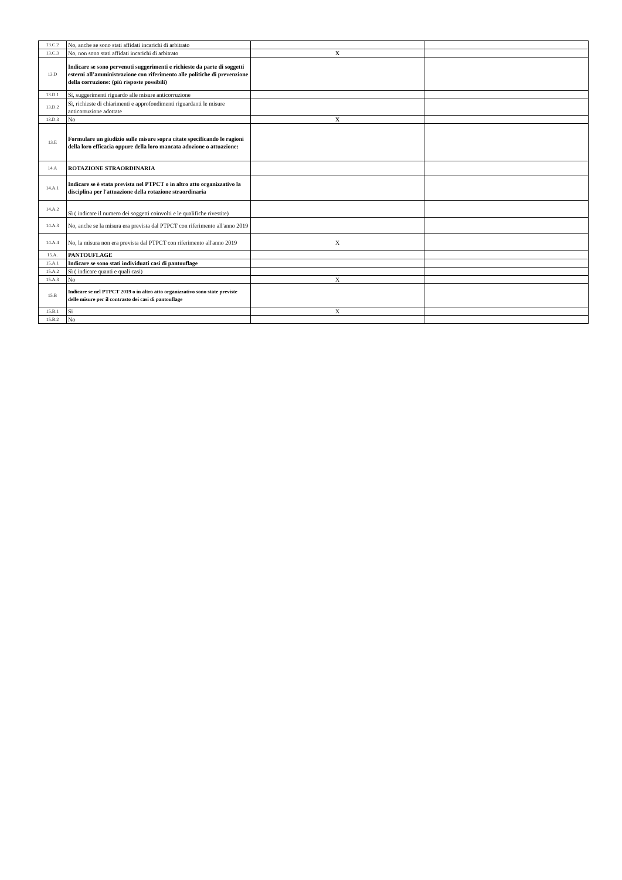| 13.C.2 | No, anche se sono stati affidati incarichi di arbitrato | | |
| 13.C.3 | No, non sono stati affidati incarichi di arbitrato | X | |
| 13.D | Indicare se sono pervenuti suggerimenti e richieste da parte di soggetti esterni all’amministrazione con riferimento alle politiche di prevenzione della corruzione: (più risposte possibili) | | |
| 13.D.1 | Sì, suggerimenti riguardo alle misure anticorruzione | | |
| 13.D.2 | Sì, richieste di chiarimenti e approfondimenti riguardanti le misure anticorruzione adottate | | |
| 13.D.3 | No | X | |
| 13.E | Formulare un giudizio sulle misure sopra citate specificando le ragioni della loro efficacia oppure della loro mancata adozione o attuazione: | | |
| 14.A | ROTAZIONE STRAORDINARIA | | |
| 14.A.1 | Indicare se è stata prevista nel PTPCT o in altro atto organizzativo la disciplina per l'attuazione della rotazione straordinaria | | |
| 14.A.2 | Sì ( indicare il numero dei soggetti coinvolti e le qualifiche rivestite) | | |
| 14.A.3 | No, anche se la misura era prevista dal PTPCT con riferimento all'anno 2019 | | |
| 14.A.4 | No, la misura non era prevista dal PTPCT con riferimento all'anno 2019 | X | |
| 15.A. | PANTOUFLAGE | | |
| 15.A.1 | Indicare se sono stati individuati casi di pantouflage | | |
| 15.A.2 | Sì ( indicare quanti e quali casi) | | |
| 15.A.3 | No | X | |
| 15.B | Indicare se nel PTPCT 2019 o in altro atto organizzativo sono state previste delle misure per il contrasto dei casi di pantouflage | | |
| 15.B.1 | Si | X | |
| 15.B.2 | No | | |